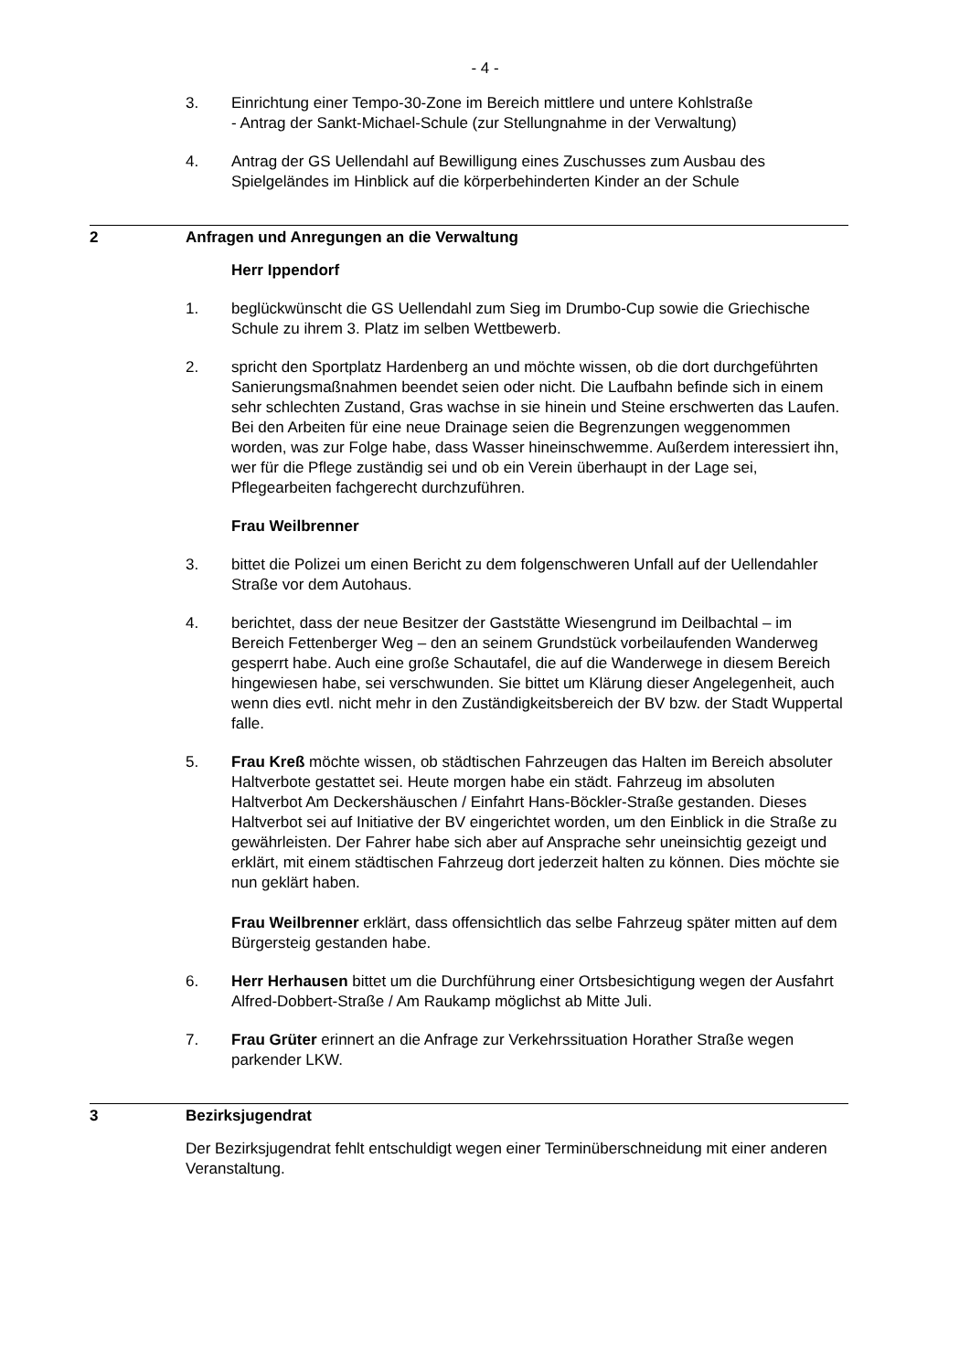- 4 -
3. Einrichtung einer Tempo-30-Zone im Bereich mittlere und untere Kohlstraße
- Antrag der Sankt-Michael-Schule (zur Stellungnahme in der Verwaltung)
4. Antrag der GS Uellendahl auf Bewilligung eines Zuschusses zum Ausbau des Spielgeländes im Hinblick auf die körperbehinderten Kinder an der Schule
2 Anfragen und Anregungen an die Verwaltung
Herr Ippendorf
1. beglückwünscht die GS Uellendahl zum Sieg im Drumbo-Cup sowie die Griechische Schule zu ihrem 3. Platz im selben Wettbewerb.
2. spricht den Sportplatz Hardenberg an und möchte wissen, ob die dort durchgeführten Sanierungsmaßnahmen beendet seien oder nicht. Die Laufbahn befinde sich in einem sehr schlechten Zustand, Gras wachse in sie hinein und Steine erschwerten das Laufen. Bei den Arbeiten für eine neue Drainage seien die Begrenzungen weggenommen worden, was zur Folge habe, dass Wasser hineinschwemme. Außerdem interessiert ihn, wer für die Pflege zuständig sei und ob ein Verein überhaupt in der Lage sei, Pflegearbeiten fachgerecht durchzuführen.
Frau Weilbrenner
3. bittet die Polizei um einen Bericht zu dem folgenschweren Unfall auf der Uellendahler Straße vor dem Autohaus.
4. berichtet, dass der neue Besitzer der Gaststätte Wiesengrund im Deilbachtal – im Bereich Fettenberger Weg – den an seinem Grundstück vorbeilaufenden Wanderweg gesperrt habe. Auch eine große Schautafel, die auf die Wanderwege in diesem Bereich hingewiesen habe, sei verschwunden. Sie bittet um Klärung dieser Angelegenheit, auch wenn dies evtl. nicht mehr in den Zuständigkeitsbereich der BV bzw. der Stadt Wuppertal falle.
5. Frau Kreß möchte wissen, ob städtischen Fahrzeugen das Halten im Bereich absoluter Haltverbote gestattet sei. Heute morgen habe ein städt. Fahrzeug im absoluten Haltverbot Am Deckershäuschen / Einfahrt Hans-Böckler-Straße gestanden. Dieses Haltverbot sei auf Initiative der BV eingerichtet worden, um den Einblick in die Straße zu gewährleisten. Der Fahrer habe sich aber auf Ansprache sehr uneinsichtig gezeigt und erklärt, mit einem städtischen Fahrzeug dort jederzeit halten zu können. Dies möchte sie nun geklärt haben.
Frau Weilbrenner erklärt, dass offensichtlich das selbe Fahrzeug später mitten auf dem Bürgersteig gestanden habe.
6. Herr Herhausen bittet um die Durchführung einer Ortsbesichtigung wegen der Ausfahrt Alfred-Dobbert-Straße / Am Raukamp möglichst ab Mitte Juli.
7. Frau Grüter erinnert an die Anfrage zur Verkehrssituation Horather Straße wegen parkender LKW.
3 Bezirksjugendrat
Der Bezirksjugendrat fehlt entschuldigt wegen einer Terminüberschneidung mit einer anderen Veranstaltung.